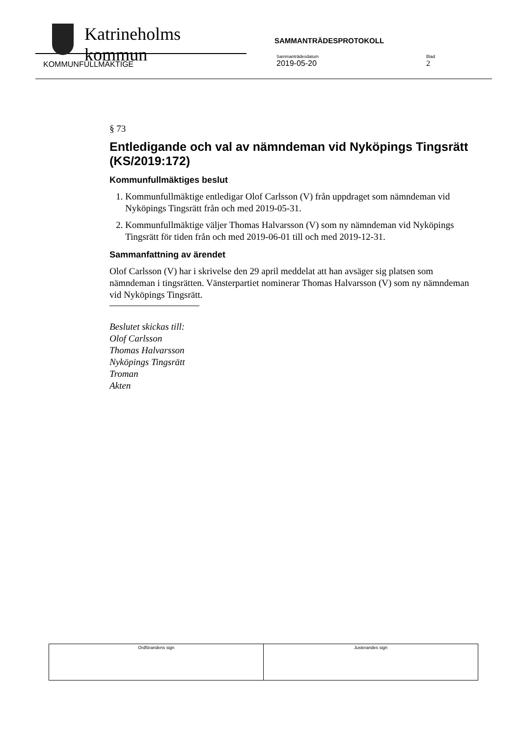Katrineholms kommun
SAMMANTRÄDESPROTOKOLL
KOMMUNFULLMÄKTIGE
Sammanträdesdatum
2019-05-20
Blad
2
§ 73
Entledigande och val av nämndeman vid Nyköpings Tingsrätt (KS/2019:172)
Kommunfullmäktiges beslut
1. Kommunfullmäktige entledigar Olof Carlsson (V) från uppdraget som nämndeman vid Nyköpings Tingsrätt från och med 2019-05-31.
2. Kommunfullmäktige väljer Thomas Halvarsson (V) som ny nämndeman vid Nyköpings Tingsrätt för tiden från och med 2019-06-01 till och med 2019-12-31.
Sammanfattning av ärendet
Olof Carlsson (V) har i skrivelse den 29 april meddelat att han avsäger sig platsen som nämndeman i tingsrätten. Vänsterpartiet nominerar Thomas Halvarsson (V) som ny nämndeman vid Nyköpings Tingsrätt.
Beslutet skickas till:
Olof Carlsson
Thomas Halvarsson
Nyköpings Tingsrätt
Troman
Akten
| Ordförandens sign | Justerandes sign |